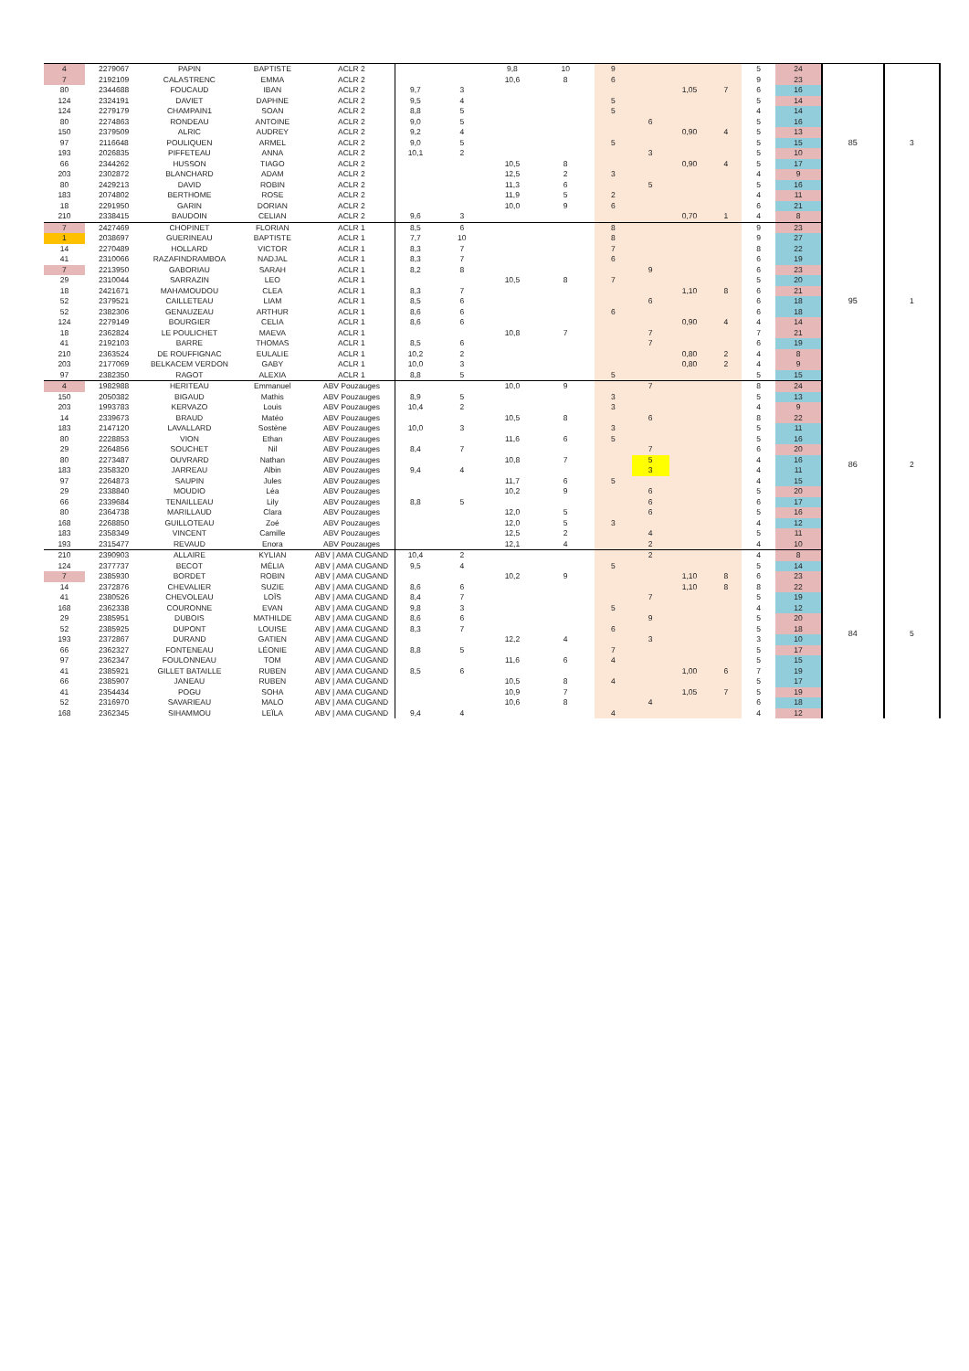| 4 | 2279067 | PAPIN | BAPTISTE | ACLR 2 | | | 9,8 | 10 | 9 | | | | 5 | 24 | 85 | 3 |
| 7 | 2192109 | CALASTRENC | EMMA | ACLR 2 | | | 10,6 | 8 | 6 | | | | 9 | 23 | | |
| 80 | 2344688 | FOUCAUD | IBAN | ACLR 2 | 9,7 | 3 | | | | | 1,05 | 7 | 6 | 16 | | |
| 124 | 2324191 | DAVIET | DAPHNE | ACLR 2 | 9,5 | 4 | | | 5 | | | | 5 | 14 | | |
| 124 | 2279179 | CHAMPAIN1 | SOAN | ACLR 2 | 8,8 | 5 | | | 5 | | | | 4 | 14 | | |
| 80 | 2274863 | RONDEAU | ANTOINE | ACLR 2 | 9,0 | 5 | | | | 6 | | | 5 | 16 | | |
| 150 | 2379509 | ALRIC | AUDREY | ACLR 2 | 9,2 | 4 | | | | | 0,90 | 4 | 5 | 13 | | |
| 97 | 2116648 | POULIQUEN | ARMEL | ACLR 2 | 9,0 | 5 | | | 5 | | | | 5 | 15 | | |
| 193 | 2026835 | PIFFETEAU | ANNA | ACLR 2 | 10,1 | 2 | | | | 3 | | | 5 | 10 | | |
| 66 | 2344262 | HUSSON | TIAGO | ACLR 2 | | | 10,5 | 8 | | | 0,90 | 4 | 5 | 17 | | |
| 203 | 2302872 | BLANCHARD | ADAM | ACLR 2 | | | 12,5 | 2 | 3 | | | | 4 | 9 | | |
| 80 | 2429213 | DAVID | ROBIN | ACLR 2 | | | 11,3 | 6 | | 5 | | | 5 | 16 | | |
| 183 | 2074802 | BERTHOME | ROSE | ACLR 2 | | | 11,9 | 5 | 2 | | | | 4 | 11 | | |
| 18 | 2291950 | GARIN | DORIAN | ACLR 2 | | | 10,0 | 9 | 6 | | | | 6 | 21 | | |
| 210 | 2338415 | BAUDOIN | CELIAN | ACLR 2 | 9,6 | 3 | | | | | 0,70 | 1 | 4 | 8 | | |
| 7 | 2427469 | CHOPINET | FLORIAN | ACLR 1 | 8,5 | 6 | | | 8 | | | | 9 | 23 | 95 | 1 |
| 1 | 2038697 | GUERINEAU | BAPTISTE | ACLR 1 | 7,7 | 10 | | | 8 | | | | 9 | 27 | | |
| 14 | 2270489 | HOLLARD | VICTOR | ACLR 1 | 8,3 | 7 | | | 7 | | | | 8 | 22 | | |
| 41 | 2310066 | RAZAFINDRAMBOA | NADJAL | ACLR 1 | 8,3 | 7 | | | 6 | | | | 6 | 19 | | |
| 7 | 2213950 | GABORIAU | SARAH | ACLR 1 | 8,2 | 8 | | | | 9 | | | 6 | 23 | | |
| 29 | 2310044 | SARRAZIN | LEO | ACLR 1 | | | 10,5 | 8 | 7 | | | | 5 | 20 | | |
| 18 | 2421671 | MAHAMOUDOU | CLEA | ACLR 1 | 8,3 | 7 | | | | | 1,10 | 8 | 6 | 21 | | |
| 52 | 2379521 | CAILLETEAU | LIAM | ACLR 1 | 8,5 | 6 | | | | 6 | | | 6 | 18 | | |
| 52 | 2382306 | GENAUZEAU | ARTHUR | ACLR 1 | 8,6 | 6 | | | 6 | | | | 6 | 18 | | |
| 124 | 2279149 | BOURGIER | CELIA | ACLR 1 | 8,6 | 6 | | | | | 0,90 | 4 | 4 | 14 | | |
| 18 | 2362824 | LE POULICHET | MAEVA | ACLR 1 | | | 10,8 | 7 | | 7 | | | 7 | 21 | | |
| 41 | 2192103 | BARRE | THOMAS | ACLR 1 | 8,5 | 6 | | | | 7 | | | 6 | 19 | | |
| 210 | 2363524 | DE ROUFFIGNAC | EULALIE | ACLR 1 | 10,2 | 2 | | | | | 0,80 | 2 | 4 | 8 | | |
| 203 | 2177069 | BELKACEM VERDON | GABY | ACLR 1 | 10,0 | 3 | | | | | 0,80 | 2 | 4 | 9 | | |
| 97 | 2382350 | RAGOT | ALEXIA | ACLR 1 | 8,8 | 5 | | | 5 | | | | 5 | 15 | | |
| 4 | 1982988 | HERITEAU | Emmanuel | ABV Pouzauges | | | 10,0 | 9 | | 7 | | | 8 | 24 | 86 | 2 |
| 150 | 2050382 | BIGAUD | Mathis | ABV Pouzauges | 8,9 | 5 | | | 3 | | | | 5 | 13 | | |
| 203 | 1993783 | KERVAZO | Louis | ABV Pouzauges | 10,4 | 2 | | | 3 | | | | 4 | 9 | | |
| 14 | 2339673 | BRAUD | Matéo | ABV Pouzauges | | | 10,5 | 8 | | 6 | | | 8 | 22 | | |
| 183 | 2147120 | LAVALLARD | Sostène | ABV Pouzauges | 10,0 | 3 | | | 3 | | | | 5 | 11 | | |
| 80 | 2228853 | VION | Ethan | ABV Pouzauges | | | 11,6 | 6 | 5 | | | | 5 | 16 | | |
| 29 | 2264856 | SOUCHET | Nil | ABV Pouzauges | 8,4 | 7 | | | | 7 | | | 6 | 20 | | |
| 80 | 2273487 | OUVRARD | Nathan | ABV Pouzauges | | | 10,8 | 7 | | 5 | | | 4 | 16 | | |
| 183 | 2358320 | JARREAU | Albin | ABV Pouzauges | 9,4 | 4 | | | | 3 | | | 4 | 11 | | |
| 97 | 2264873 | SAUPIN | Jules | ABV Pouzauges | | | 11,7 | 6 | 5 | | | | 4 | 15 | | |
| 29 | 2338840 | MOUDIO | Léa | ABV Pouzauges | | | 10,2 | 9 | | 6 | | | 5 | 20 | | |
| 66 | 2339684 | TENAILLEAU | Lily | ABV Pouzauges | 8,8 | 5 | | | | 6 | | | 6 | 17 | | |
| 80 | 2364738 | MARILLAUD | Clara | ABV Pouzauges | | | 12,0 | 5 | | 6 | | | 5 | 16 | | |
| 168 | 2268850 | GUILLOTEAU | Zoé | ABV Pouzauges | | | 12,0 | 5 | 3 | | | | 4 | 12 | | |
| 183 | 2358349 | VINCENT | Camille | ABV Pouzauges | | | 12,5 | 2 | | 4 | | | 5 | 11 | | |
| 193 | 2315477 | REVAUD | Enora | ABV Pouzauges | | | 12,1 | 4 | | 2 | | | 4 | 10 | | |
| 210 | 2390903 | ALLAIRE | KYLIAN | ABV / AMA CUGAND | 10,4 | 2 | | | | 2 | | | 4 | 8 | 84 | 5 |
| 124 | 2377737 | BECOT | MÉLIA | ABV / AMA CUGAND | 9,5 | 4 | | | 5 | | | | 5 | 14 | | |
| 7 | 2385930 | BORDET | ROBIN | ABV / AMA CUGAND | | | 10,2 | 9 | | | 1,10 | 8 | 6 | 23 | | |
| 14 | 2372876 | CHEVALIER | SUZIE | ABV / AMA CUGAND | 8,6 | 6 | | | | | 1,10 | 8 | 8 | 22 | | |
| 41 | 2380526 | CHEVOLEAU | LOÏS | ABV / AMA CUGAND | 8,4 | 7 | | | | 7 | | | 5 | 19 | | |
| 168 | 2362338 | COURONNE | EVAN | ABV / AMA CUGAND | 9,8 | 3 | | | 5 | | | | 4 | 12 | | |
| 29 | 2385951 | DUBOIS | MATHILDE | ABV / AMA CUGAND | 8,6 | 6 | | | | 9 | | | 5 | 20 | | |
| 52 | 2385925 | DUPONT | LOUISE | ABV / AMA CUGAND | 8,3 | 7 | | | 6 | | | | 5 | 18 | | |
| 193 | 2372867 | DURAND | GATIEN | ABV / AMA CUGAND | | | 12,2 | 4 | | 3 | | | 3 | 10 | | |
| 66 | 2362327 | FONTENEAU | LÉONIE | ABV / AMA CUGAND | 8,8 | 5 | | | 7 | | | | 5 | 17 | | |
| 97 | 2362347 | FOULONNEAU | TOM | ABV / AMA CUGAND | | | 11,6 | 6 | 4 | | | | 5 | 15 | | |
| 41 | 2385921 | GILLET BATAILLE | RUBEN | ABV / AMA CUGAND | 8,5 | 6 | | | | | 1,00 | 6 | 7 | 19 | | |
| 66 | 2385907 | JANEAU | RUBEN | ABV / AMA CUGAND | | | 10,5 | 8 | 4 | | | | 5 | 17 | | |
| 41 | 2354434 | POGU | SOHA | ABV / AMA CUGAND | | | 10,9 | 7 | | | 1,05 | 7 | 5 | 19 | | |
| 52 | 2316970 | SAVARIEAU | MALO | ABV / AMA CUGAND | | | 10,6 | 8 | | 4 | | | 6 | 18 | | |
| 168 | 2362345 | SIHAMMOU | LEÏLA | ABV / AMA CUGAND | 9,4 | 4 | | | 4 | | | | 4 | 12 | | |